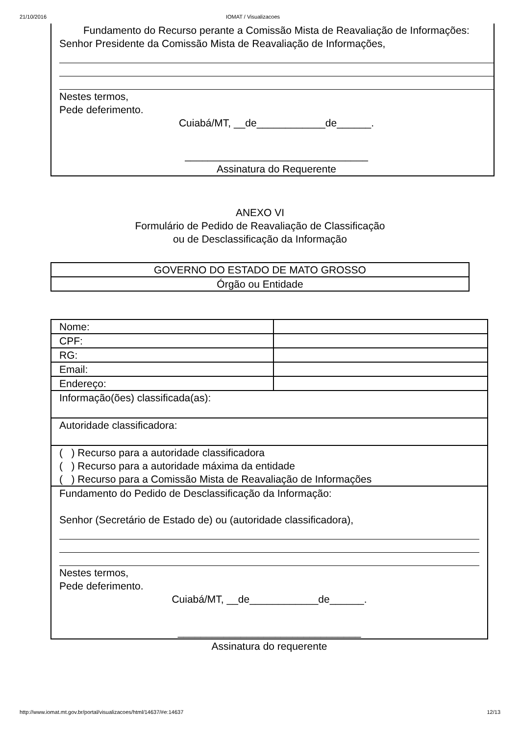21/10/2016 IOMAT / Visualizacoes
Fundamento do Recurso perante a Comissão Mista de Reavaliação de Informações:
Senhor Presidente da Comissão Mista de Reavaliação de Informações,
Nestes termos,
Pede deferimento.
Cuiabá/MT, __de____________de______.
________________________________
Assinatura do Requerente
ANEXO VI
Formulário de Pedido de Reavaliação de Classificação
ou de Desclassificação da Informação
| GOVERNO DO ESTADO DE MATO GROSSO |
| Órgão ou Entidade |
| Nome: | |
| CPF: | |
| RG: | |
| Email: | |
| Endereço: | |
| Informação(ões) classificada(as): | |
| Autoridade classificadora: | |
| ( ) Recurso para a autoridade classificadora ( ) Recurso para a autoridade máxima da entidade ( ) Recurso para a Comissão Mista de Reavaliação de Informações | |
| Fundamento do Pedido de Desclassificação da Informação: Senhor (Secretário de Estado de) ou (autoridade classificadora), Nestes termos, Pede deferimento. Cuiabá/MT, __de____________de______. ________________________________ | |
Assinatura do requerente
http://www.iomat.mt.gov.br/portal/visualizacoes/html/14637/#e:14637 12/13